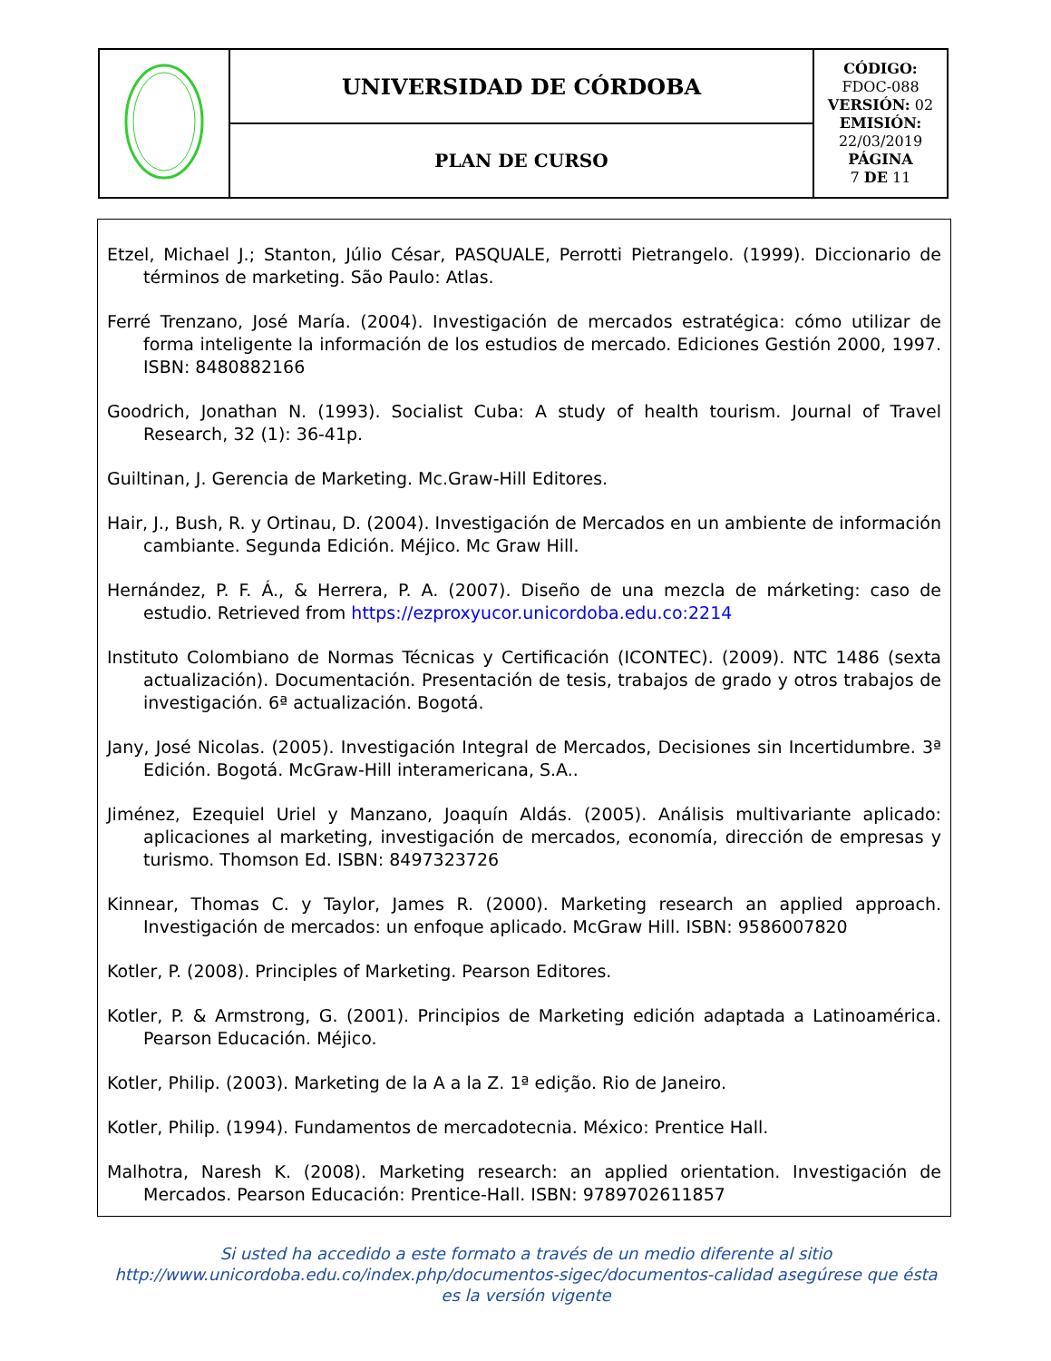| | UNIVERSIDAD DE CÓRDOBA | CÓDIGO: FDOC-088 VERSIÓN: 02 EMISIÓN: 22/03/2019 PÁGINA 7 DE 11 |
| | PLAN DE CURSO | |
Etzel, Michael J.; Stanton, Júlio César, PASQUALE, Perrotti Pietrangelo. (1999). Diccionario de términos de marketing. São Paulo: Atlas.
Ferré Trenzano, José María. (2004). Investigación de mercados estratégica: cómo utilizar de forma inteligente la información de los estudios de mercado. Ediciones Gestión 2000, 1997. ISBN: 8480882166
Goodrich, Jonathan N. (1993). Socialist Cuba: A study of health tourism. Journal of Travel Research, 32 (1): 36-41p.
Guiltinan, J. Gerencia de Marketing. Mc.Graw-Hill Editores.
Hair, J., Bush, R. y Ortinau, D. (2004). Investigación de Mercados en un ambiente de información cambiante. Segunda Edición. Méjico. Mc Graw Hill.
Hernández, P. F. Á., & Herrera, P. A. (2007). Diseño de una mezcla de márketing: caso de estudio. Retrieved from https://ezproxyucor.unicordoba.edu.co:2214
Instituto Colombiano de Normas Técnicas y Certificación (ICONTEC). (2009). NTC 1486 (sexta actualización). Documentación. Presentación de tesis, trabajos de grado y otros trabajos de investigación. 6ª actualización. Bogotá.
Jany, José Nicolas. (2005). Investigación Integral de Mercados, Decisiones sin Incertidumbre. 3ª Edición. Bogotá. McGraw-Hill interamericana, S.A..
Jiménez, Ezequiel Uriel y Manzano, Joaquín Aldás. (2005). Análisis multivariante aplicado: aplicaciones al marketing, investigación de mercados, economía, dirección de empresas y turismo. Thomson Ed. ISBN: 8497323726
Kinnear, Thomas C. y Taylor, James R. (2000). Marketing research an applied approach. Investigación de mercados: un enfoque aplicado. McGraw Hill. ISBN: 9586007820
Kotler, P. (2008). Principles of Marketing. Pearson Editores.
Kotler, P. & Armstrong, G. (2001). Principios de Marketing edición adaptada a Latinoamérica. Pearson Educación. Méjico.
Kotler, Philip. (2003). Marketing de la A a la Z. 1ª edição. Rio de Janeiro.
Kotler, Philip. (1994). Fundamentos de mercadotecnia. México: Prentice Hall.
Malhotra, Naresh K. (2008). Marketing research: an applied orientation. Investigación de Mercados. Pearson Educación: Prentice-Hall. ISBN: 9789702611857
Si usted ha accedido a este formato a través de un medio diferente al sitio http://www.unicordoba.edu.co/index.php/documentos-sigec/documentos-calidad asegúrese que ésta es la versión vigente